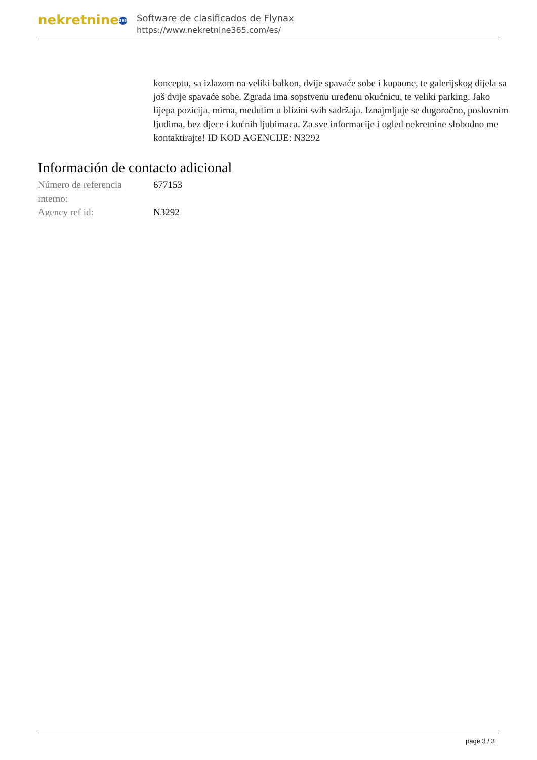nekretnine 365
Software de clasificados de Flynax
https://www.nekretnine365.com/es/
konceptu, sa izlazom na veliki balkon, dvije spavaće sobe i kupaone, te galerijskog dijela sa još dvije spavaće sobe. Zgrada ima sopstvenu uređenu okućnicu, te veliki parking. Jako lijepa pozicija, mirna, međutim u blizini svih sadržaja. Iznajmljuje se dugoročno, poslovnim ljudima, bez djece i kućnih ljubimaca. Za sve informacije i ogled nekretnine slobodno me kontaktirajte! ID KOD AGENCIJE: N3292
Información de contacto adicional
| Número de referencia interno: | 677153 |
| Agency ref id: | N3292 |
page 3 / 3